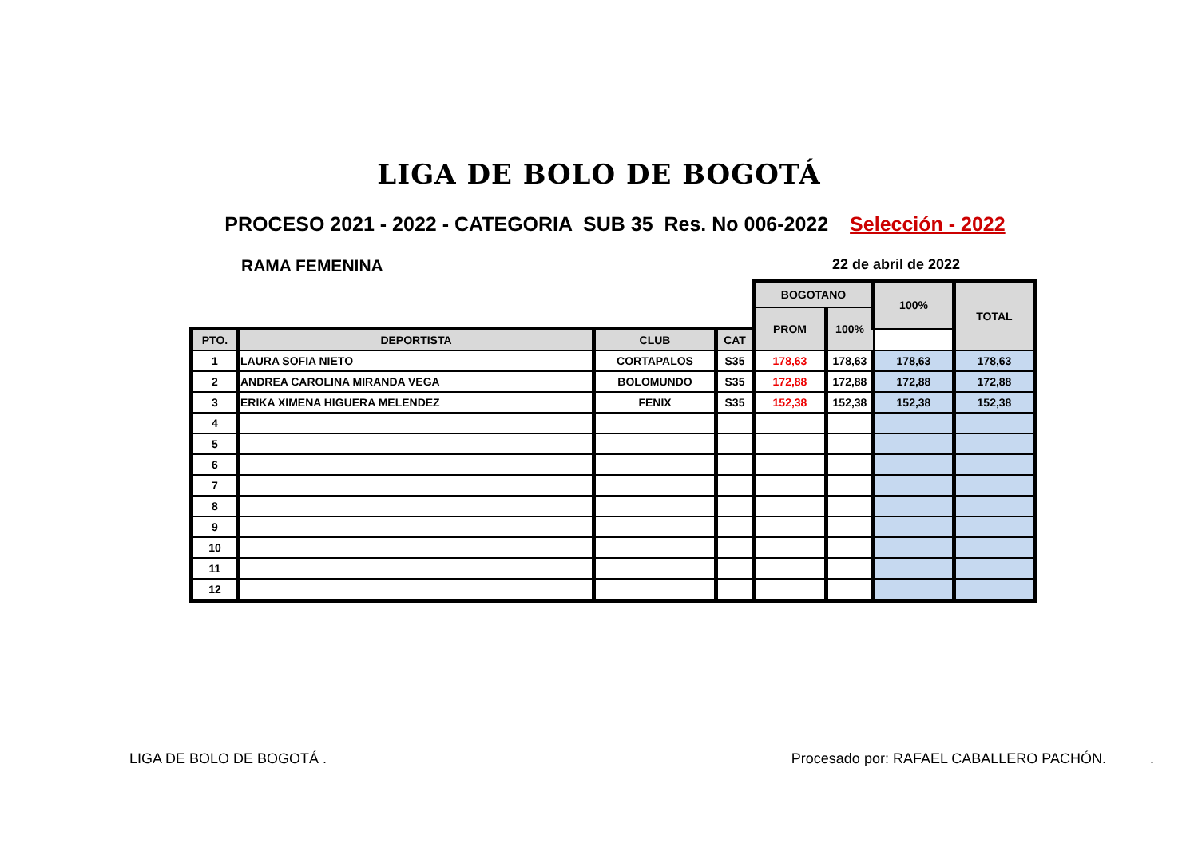LIGA DE BOLO DE BOGOTÁ
PROCESO 2021 - 2022 - CATEGORIA SUB 35 Res. No 006-2022 Selección - 2022
RAMA FEMENINA
22 de abril de 2022
| | | | | BOGOTANO | | 100% | TOTAL |
| --- | --- | --- | --- | --- | --- | --- | --- |
| | | | | PROM | 100% | | |
| PTO. | DEPORTISTA | CLUB | CAT | | | | |
| 1 | LAURA SOFIA NIETO | CORTAPALOS | S35 | 178,63 | 178,63 | 178,63 | 178,63 |
| 2 | ANDREA CAROLINA MIRANDA VEGA | BOLOMUNDO | S35 | 172,88 | 172,88 | 172,88 | 172,88 |
| 3 | ERIKA XIMENA HIGUERA MELENDEZ | FENIX | S35 | 152,38 | 152,38 | 152,38 | 152,38 |
| 4 | | | | | | | |
| 5 | | | | | | | |
| 6 | | | | | | | |
| 7 | | | | | | | |
| 8 | | | | | | | |
| 9 | | | | | | | |
| 10 | | | | | | | |
| 11 | | | | | | | |
| 12 | | | | | | | |
LIGA DE BOLO DE BOGOTÁ . Procesado por: RAFAEL CABALLERO PACHÓN. .